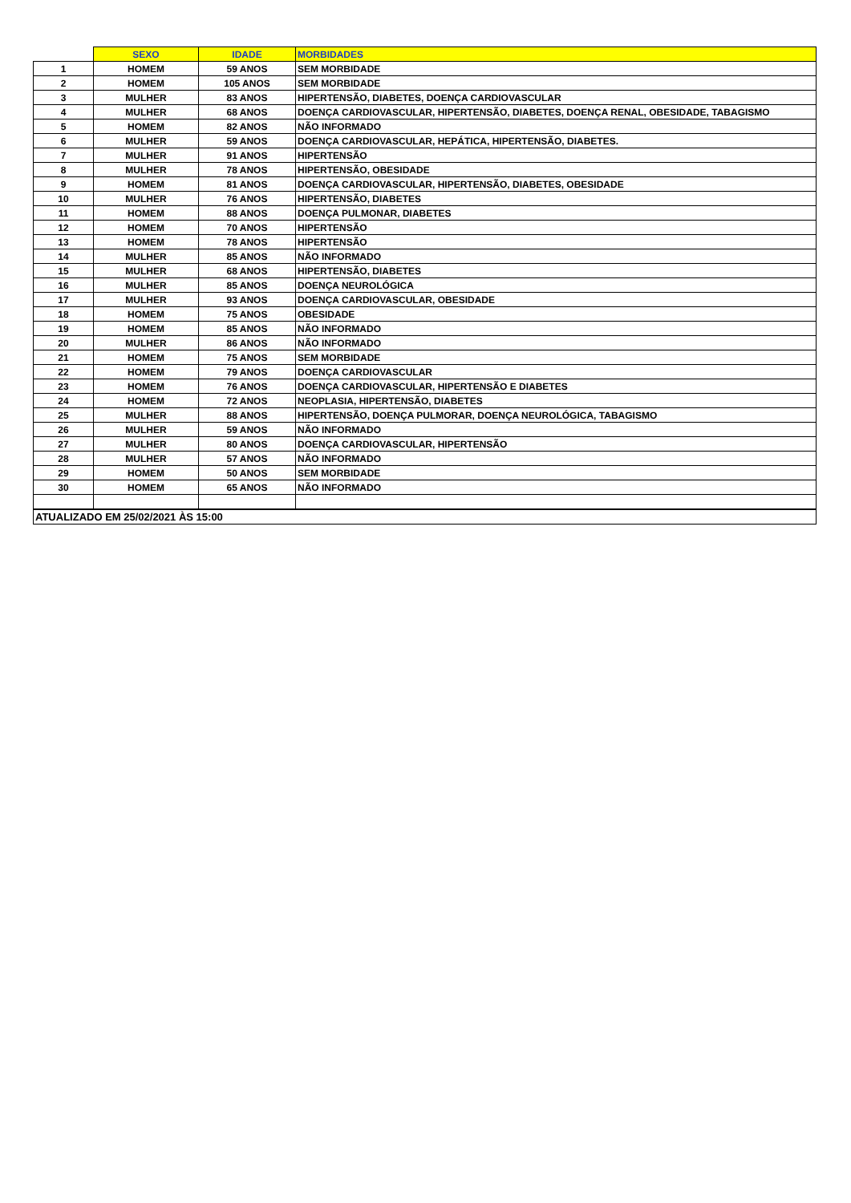| | SEXO | IDADE | MORBIDADES |
| --- | --- | --- | --- |
| 1 | HOMEM | 59 ANOS | SEM MORBIDADE |
| 2 | HOMEM | 105 ANOS | SEM MORBIDADE |
| 3 | MULHER | 83 ANOS | HIPERTENSÃO, DIABETES, DOENÇA CARDIOVASCULAR |
| 4 | MULHER | 68 ANOS | DOENÇA CARDIOVASCULAR, HIPERTENSÃO, DIABETES, DOENÇA RENAL, OBESIDADE, TABAGISMO |
| 5 | HOMEM | 82 ANOS | NÃO INFORMADO |
| 6 | MULHER | 59 ANOS | DOENÇA CARDIOVASCULAR, HEPÁTICA, HIPERTENSÃO, DIABETES. |
| 7 | MULHER | 91 ANOS | HIPERTENSÃO |
| 8 | MULHER | 78 ANOS | HIPERTENSÃO, OBESIDADE |
| 9 | HOMEM | 81 ANOS | DOENÇA CARDIOVASCULAR, HIPERTENSÃO, DIABETES, OBESIDADE |
| 10 | MULHER | 76 ANOS | HIPERTENSÃO, DIABETES |
| 11 | HOMEM | 88 ANOS | DOENÇA PULMONAR, DIABETES |
| 12 | HOMEM | 70 ANOS | HIPERTENSÃO |
| 13 | HOMEM | 78 ANOS | HIPERTENSÃO |
| 14 | MULHER | 85 ANOS | NÃO INFORMADO |
| 15 | MULHER | 68 ANOS | HIPERTENSÃO, DIABETES |
| 16 | MULHER | 85 ANOS | DOENÇA NEUROLÓGICA |
| 17 | MULHER | 93 ANOS | DOENÇA CARDIOVASCULAR, OBESIDADE |
| 18 | HOMEM | 75 ANOS | OBESIDADE |
| 19 | HOMEM | 85 ANOS | NÃO INFORMADO |
| 20 | MULHER | 86 ANOS | NÃO INFORMADO |
| 21 | HOMEM | 75 ANOS | SEM MORBIDADE |
| 22 | HOMEM | 79 ANOS | DOENÇA CARDIOVASCULAR |
| 23 | HOMEM | 76 ANOS | DOENÇA CARDIOVASCULAR, HIPERTENSÃO E DIABETES |
| 24 | HOMEM | 72 ANOS | NEOPLASIA, HIPERTENSÃO, DIABETES |
| 25 | MULHER | 88 ANOS | HIPERTENSÃO, DOENÇA PULMORAR, DOENÇA NEUROLÓGICA, TABAGISMO |
| 26 | MULHER | 59 ANOS | NÃO INFORMADO |
| 27 | MULHER | 80 ANOS | DOENÇA CARDIOVASCULAR, HIPERTENSÃO |
| 28 | MULHER | 57 ANOS | NÃO INFORMADO |
| 29 | HOMEM | 50 ANOS | SEM MORBIDADE |
| 30 | HOMEM | 65 ANOS | NÃO INFORMADO |
| ATUALIZADO EM 25/02/2021 ÀS 15:00 | | | |